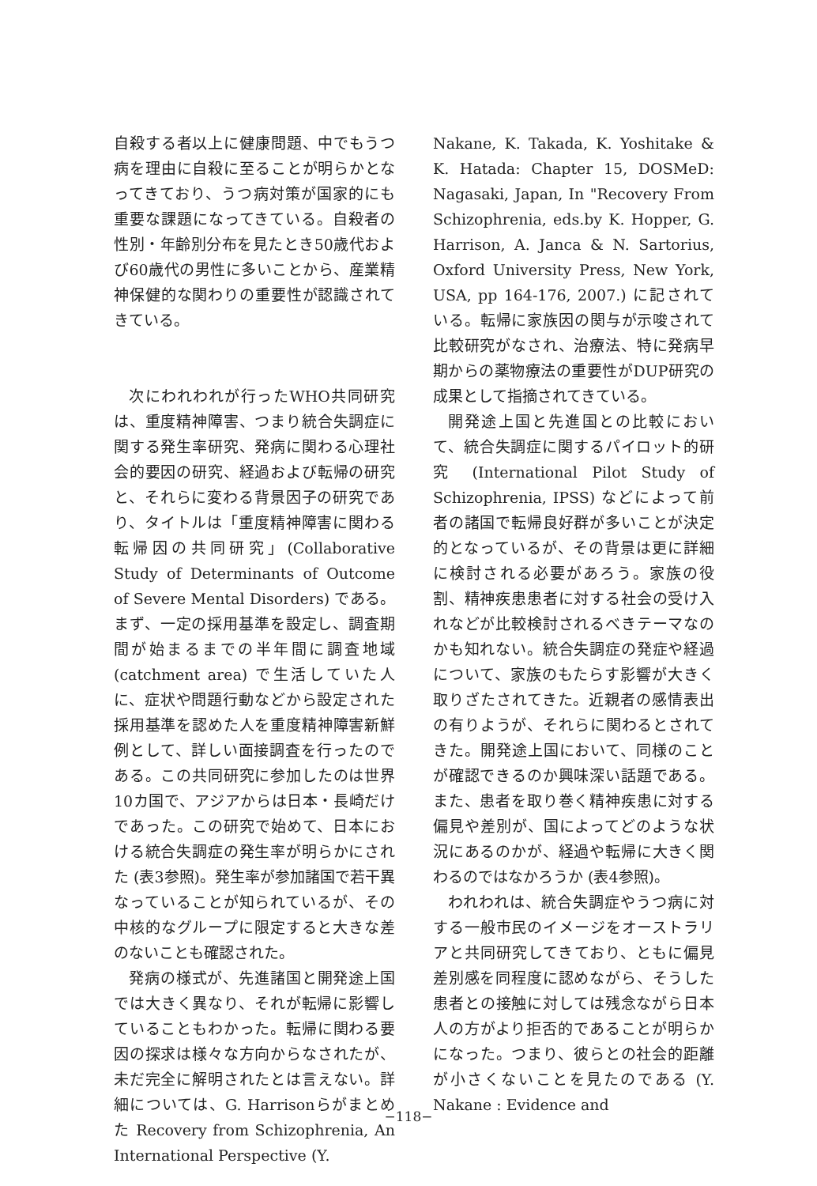自殺する者以上に健康問題、中でもうつ病を理由に自殺に至ることが明らかとなってきており、うつ病対策が国家的にも重要な課題になってきている。自殺者の性別・年齢別分布を見たとき50歳代および60歳代の男性に多いことから、産業精神保健的な関わりの重要性が認識されてきている。
次にわれわれが行ったWHO共同研究は、重度精神障害、つまり統合失調症に関する発生率研究、発病に関わる心理社会的要因の研究、経過および転帰の研究と、それらに変わる背景因子の研究であり、タイトルは「重度精神障害に関わる転帰因の共同研究」(Collaborative Study of Determinants of Outcome of Severe Mental Disorders) である。まず、一定の採用基準を設定し、調査期間が始まるまでの半年間に調査地域 (catchment area) で生活していた人に、症状や問題行動などから設定された採用基準を認めた人を重度精神障害新鮮例として、詳しい面接調査を行ったのである。この共同研究に参加したのは世界10カ国で、アジアからは日本・長崎だけであった。この研究で始めて、日本における統合失調症の発生率が明らかにされた (表3参照)。発生率が参加諸国で若干異なっていることが知られているが、その中核的なグループに限定すると大きな差のないことも確認された。
発病の様式が、先進諸国と開発途上国では大きく異なり、それが転帰に影響していることもわかった。転帰に関わる要因の探求は様々な方向からなされたが、未だ完全に解明されたとは言えない。詳細については、G. Harrisonらがまとめた Recovery from Schizophrenia, An International Perspective (Y.
Nakane, K. Takada, K. Yoshitake & K. Hatada: Chapter 15, DOSMeD: Nagasaki, Japan, In "Recovery From Schizophrenia, eds.by K. Hopper, G. Harrison, A. Janca & N. Sartorius, Oxford University Press, New York, USA, pp 164-176, 2007.) に記されている。転帰に家族因の関与が示唆されて比較研究がなされ、治療法、特に発病早期からの薬物療法の重要性がDUP研究の成果として指摘されてきている。
開発途上国と先進国との比較において、統合失調症に関するパイロット的研究 (International Pilot Study of Schizophrenia, IPSS) などによって前者の諸国で転帰良好群が多いことが決定的となっているが、その背景は更に詳細に検討される必要があろう。家族の役割、精神疾患患者に対する社会の受け入れなどが比較検討されるべきテーマなのかも知れない。統合失調症の発症や経過について、家族のもたらす影響が大きく取りざたされてきた。近親者の感情表出の有りようが、それらに関わるとされてきた。開発途上国において、同様のことが確認できるのか興味深い話題である。また、患者を取り巻く精神疾患に対する偏見や差別が、国によってどのような状況にあるのかが、経過や転帰に大きく関わるのではなかろうか (表4参照)。
われわれは、統合失調症やうつ病に対する一般市民のイメージをオーストラリアと共同研究してきており、ともに偏見差別感を同程度に認めながら、そうした患者との接触に対しては残念ながら日本人の方がより拒否的であることが明らかになった。つまり、彼らとの社会的距離が小さくないことを見たのである (Y. Nakane : Evidence and
−118−